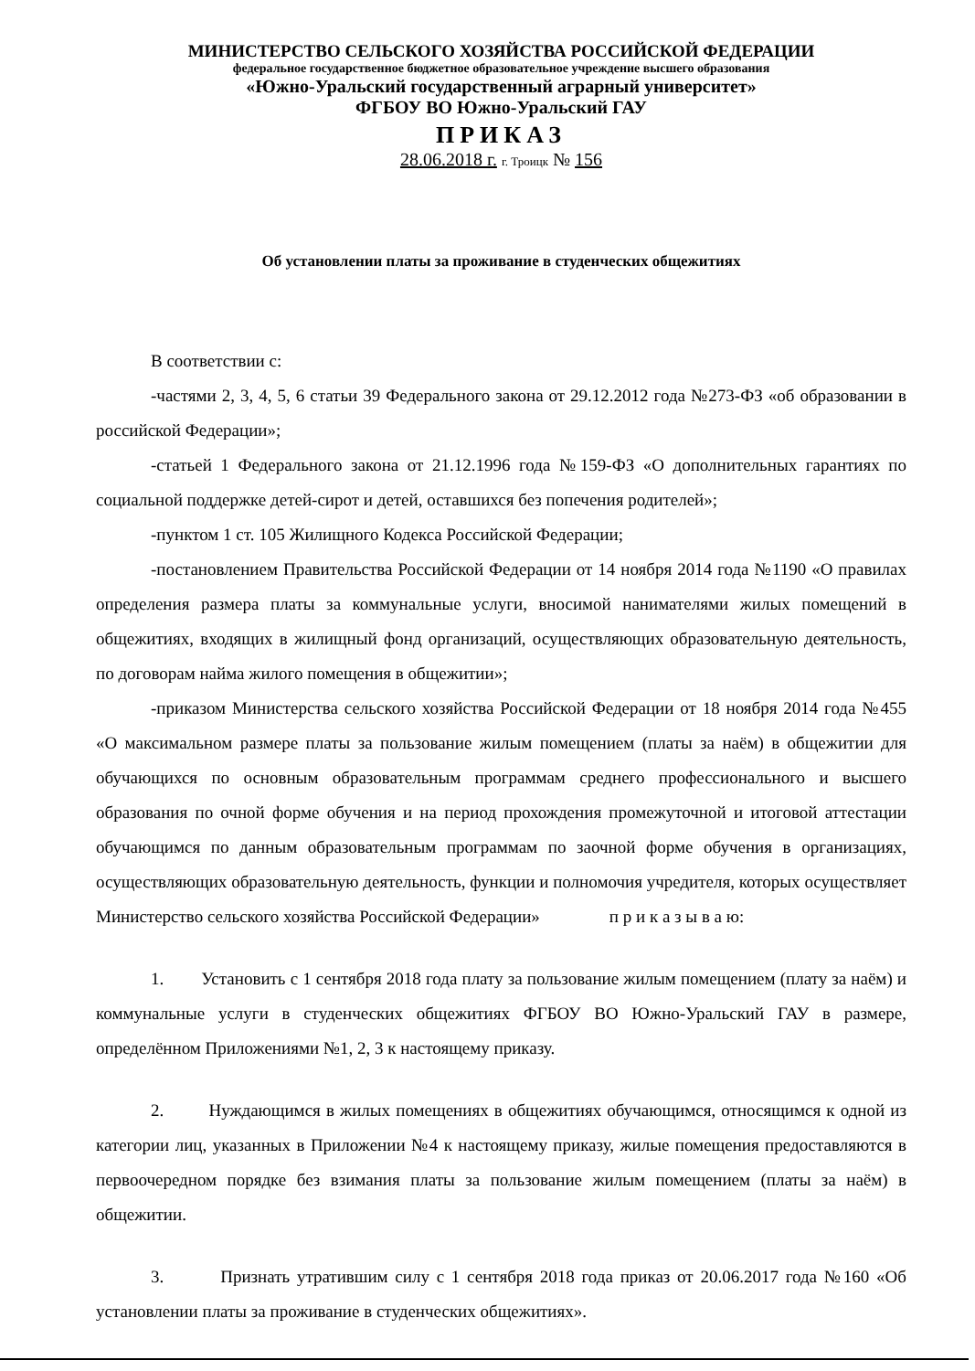МИНИСТЕРСТВО СЕЛЬСКОГО ХОЗЯЙСТВА РОССИЙСКОЙ ФЕДЕРАЦИИ
федеральное государственное бюджетное образовательное учреждение высшего образования
«Южно-Уральский государственный аграрный университет»
ФГБОУ ВО Южно-Уральский ГАУ
ПРИКАЗ
28.06.2018 г. г. Троицк № 156
Об установлении платы за проживание в студенческих общежитиях
В соответствии с:
-частями 2, 3, 4, 5, 6 статьи 39 Федерального закона от 29.12.2012 года №273-ФЗ «об образовании в российской Федерации»;
-статьей 1 Федерального закона от 21.12.1996 года №159-ФЗ «О дополнительных гарантиях по социальной поддержке детей-сирот и детей, оставшихся без попечения родителей»;
-пунктом 1 ст. 105 Жилищного Кодекса Российской Федерации;
-постановлением Правительства Российской Федерации от 14 ноября 2014 года №1190 «О правилах определения размера платы за коммунальные услуги, вносимой нанимателями жилых помещений в общежитиях, входящих в жилищный фонд организаций, осуществляющих образовательную деятельность, по договорам найма жилого помещения в общежитии»;
-приказом Министерства сельского хозяйства Российской Федерации от 18 ноября 2014 года №455 «О максимальном размере платы за пользование жилым помещением (платы за наём) в общежитии для обучающихся по основным образовательным программам среднего профессионального и высшего образования по очной форме обучения и на период прохождения промежуточной и итоговой аттестации обучающимся по данным образовательным программам по заочной форме обучения в организациях, осуществляющих образовательную деятельность, функции и полномочия учредителя, которых осуществляет Министерство сельского хозяйства Российской Федерации» п р и к а з ы в а ю:
1. Установить с 1 сентября 2018 года плату за пользование жилым помещением (плату за наём) и коммунальные услуги в студенческих общежитиях ФГБОУ ВО Южно-Уральский ГАУ в размере, определённом Приложениями №1, 2, 3 к настоящему приказу.
2. Нуждающимся в жилых помещениях в общежитиях обучающимся, относящимся к одной из категории лиц, указанных в Приложении №4 к настоящему приказу, жилые помещения предоставляются в первоочередном порядке без взимания платы за пользование жилым помещением (платы за наём) в общежитии.
3. Признать утратившим силу с 1 сентября 2018 года приказ от 20.06.2017 года №160 «Об установлении платы за проживание в студенческих общежитиях».